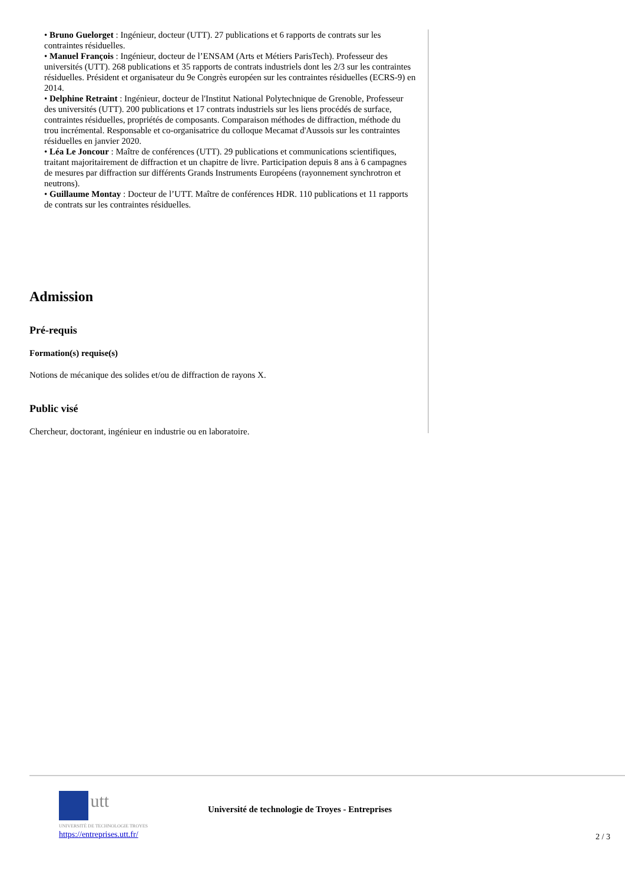• Bruno Guelorget : Ingénieur, docteur (UTT). 27 publications et 6 rapports de contrats sur les contraintes résiduelles.
• Manuel François : Ingénieur, docteur de l’ENSAM (Arts et Métiers ParisTech). Professeur des universités (UTT). 268 publications et 35 rapports de contrats industriels dont les 2/3 sur les contraintes résiduelles. Président et organisateur du 9e Congrès européen sur les contraintes résiduelles (ECRS-9) en 2014.
• Delphine Retraint : Ingénieur, docteur de l'Institut National Polytechnique de Grenoble, Professeur des universités (UTT). 200 publications et 17 contrats industriels sur les liens procédés de surface, contraintes résiduelles, propriétés de composants. Comparaison méthodes de diffraction, méthode du trou incrémental. Responsable et co-organisatrice du colloque Mecamat d'Aussois sur les contraintes résiduelles en janvier 2020.
• Léa Le Joncour : Maître de conférences (UTT). 29 publications et communications scientifiques, traitant majoritairement de diffraction et un chapitre de livre. Participation depuis 8 ans à 6 campagnes de mesures par diffraction sur différents Grands Instruments Européens (rayonnement synchrotron et neutrons).
• Guillaume Montay : Docteur de l’UTT. Maître de conférences HDR. 110 publications et 11 rapports de contrats sur les contraintes résiduelles.
Admission
Pré-requis
Formation(s) requise(s)
Notions de mécanique des solides et/ou de diffraction de rayons X.
Public visé
Chercheur, doctorant, ingénieur en industrie ou en laboratoire.
utt
UNIVERSITÉ DE TECHNOLOGIE TROYES
https://entreprises.utt.fr/
Université de technologie de Troyes - Entreprises
2 / 3